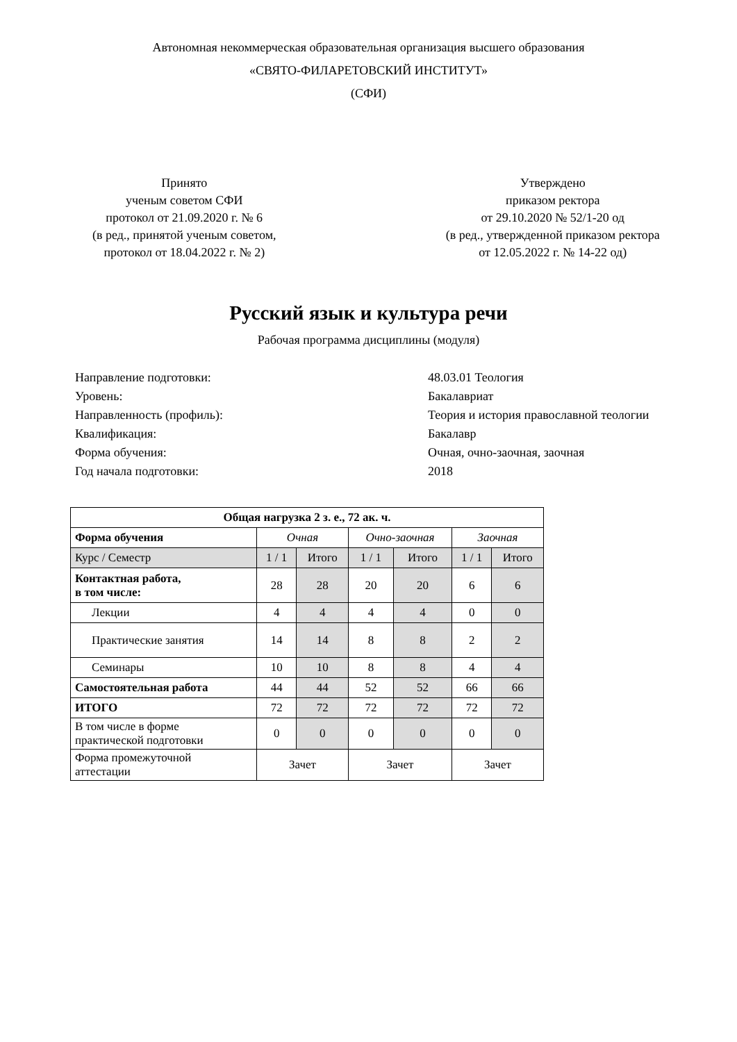Автономная некоммерческая образовательная организация высшего образования
«СВЯТО-ФИЛАРЕТОВСКИЙ ИНСТИТУТ»
(СФИ)
Принято
ученым советом СФИ
протокол от 21.09.2020 г. № 6
(в ред., принятой ученым советом,
протокол от 18.04.2022 г. № 2)
Утверждено
приказом ректора
от 29.10.2020 № 52/1-20 од
(в ред., утвержденной приказом ректора
от 12.05.2022 г. № 14-22 од)
Русский язык и культура речи
Рабочая программа дисциплины (модуля)
Направление подготовки: 48.03.01 Теология
Уровень: Бакалавриат
Направленность (профиль): Теория и история православной теологии
Квалификация: Бакалавр
Форма обучения: Очная, очно-заочная, заочная
Год начала подготовки: 2018
| Общая нагрузка 2 з. е., 72 ак. ч. | | | | | | |
| Форма обучения | Очная | | Очно-заочная | | Заочная | |
| Курс / Семестр | 1 / 1 | Итого | 1 / 1 | Итого | 1 / 1 | Итого |
| Контактная работа, в том числе: | 28 | 28 | 20 | 20 | 6 | 6 |
| Лекции | 4 | 4 | 4 | 4 | 0 | 0 |
| Практические занятия | 14 | 14 | 8 | 8 | 2 | 2 |
| Семинары | 10 | 10 | 8 | 8 | 4 | 4 |
| Самостоятельная работа | 44 | 44 | 52 | 52 | 66 | 66 |
| ИТОГО | 72 | 72 | 72 | 72 | 72 | 72 |
| В том числе в форме практической подготовки | 0 | 0 | 0 | 0 | 0 | 0 |
| Форма промежуточной аттестации | Зачет | | Зачет | | Зачет | |